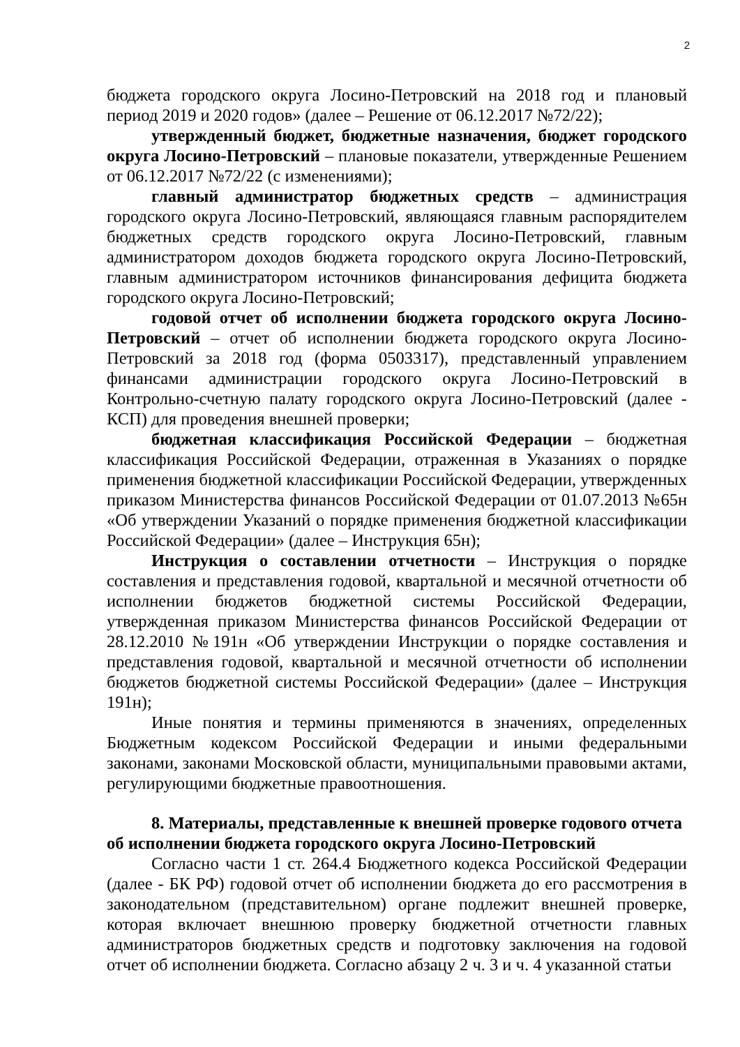2
бюджета городского округа Лосино-Петровский на 2018 год и плановый период 2019 и 2020 годов» (далее – Решение от 06.12.2017 №72/22);
утвержденный бюджет, бюджетные назначения, бюджет городского округа Лосино-Петровский – плановые показатели, утвержденные Решением от 06.12.2017 №72/22 (с изменениями);
главный администратор бюджетных средств – администрация городского округа Лосино-Петровский, являющаяся главным распорядителем бюджетных средств городского округа Лосино-Петровский, главным администратором доходов бюджета городского округа Лосино-Петровский, главным администратором источников финансирования дефицита бюджета городского округа Лосино-Петровский;
годовой отчет об исполнении бюджета городского округа Лосино-Петровский – отчет об исполнении бюджета городского округа Лосино-Петровский за 2018 год (форма 0503317), представленный управлением финансами администрации городского округа Лосино-Петровский в Контрольно-счетную палату городского округа Лосино-Петровский (далее - КСП) для проведения внешней проверки;
бюджетная классификация Российской Федерации – бюджетная классификация Российской Федерации, отраженная в Указаниях о порядке применения бюджетной классификации Российской Федерации, утвержденных приказом Министерства финансов Российской Федерации от 01.07.2013 №65н «Об утверждении Указаний о порядке применения бюджетной классификации Российской Федерации» (далее – Инструкция 65н);
Инструкция о составлении отчетности – Инструкция о порядке составления и представления годовой, квартальной и месячной отчетности об исполнении бюджетов бюджетной системы Российской Федерации, утвержденная приказом Министерства финансов Российской Федерации от 28.12.2010 №191н «Об утверждении Инструкции о порядке составления и представления годовой, квартальной и месячной отчетности об исполнении бюджетов бюджетной системы Российской Федерации» (далее – Инструкция 191н);
Иные понятия и термины применяются в значениях, определенных Бюджетным кодексом Российской Федерации и иными федеральными законами, законами Московской области, муниципальными правовыми актами, регулирующими бюджетные правоотношения.
8. Материалы, представленные к внешней проверке годового отчета об исполнении бюджета городского округа Лосино-Петровский
Согласно части 1 ст. 264.4 Бюджетного кодекса Российской Федерации (далее - БК РФ) годовой отчет об исполнении бюджета до его рассмотрения в законодательном (представительном) органе подлежит внешней проверке, которая включает внешнюю проверку бюджетной отчетности главных администраторов бюджетных средств и подготовку заключения на годовой отчет об исполнении бюджета. Согласно абзацу 2 ч. 3 и ч. 4 указанной статьи